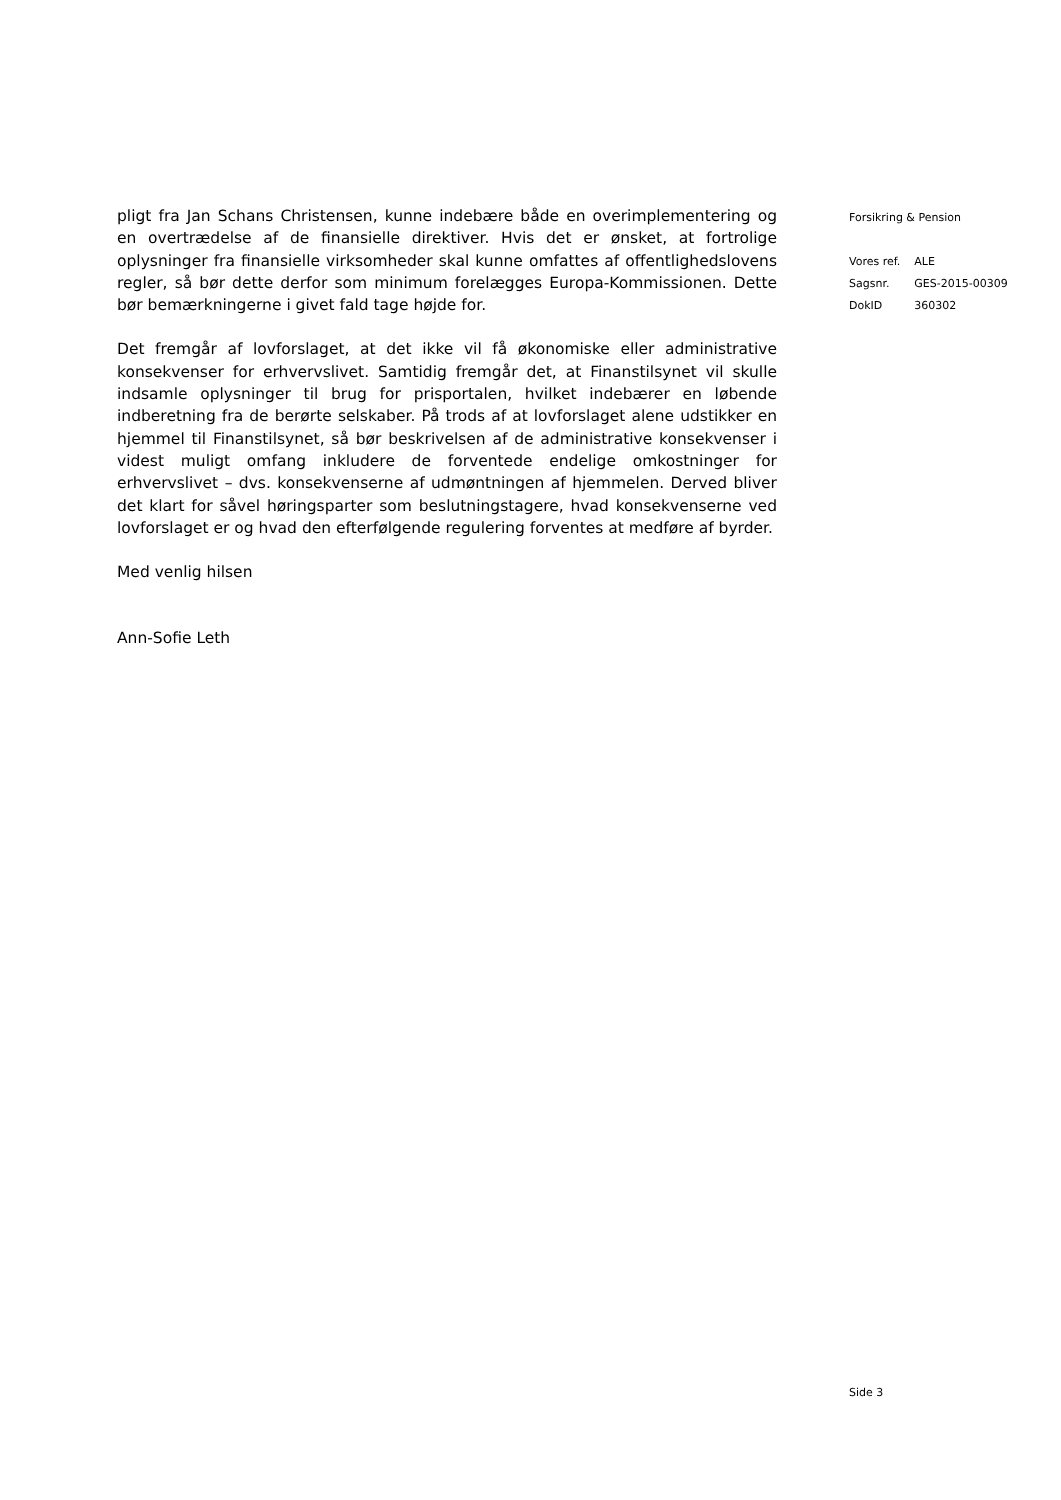pligt fra Jan Schans Christensen, kunne indebære både en overimplementering og en overtrædelse af de finansielle direktiver. Hvis det er ønsket, at fortrolige oplysninger fra finansielle virksomheder skal kunne omfattes af offentlighedslovens regler, så bør dette derfor som minimum forelægges Europa-Kommissionen. Dette bør bemærkningerne i givet fald tage højde for.
Det fremgår af lovforslaget, at det ikke vil få økonomiske eller administrative konsekvenser for erhvervslivet. Samtidig fremgår det, at Finanstilsynet vil skulle indsamle oplysninger til brug for prisportalen, hvilket indebærer en løbende indberetning fra de berørte selskaber. På trods af at lovforslaget alene udstikker en hjemmel til Finanstilsynet, så bør beskrivelsen af de administrative konsekvenser i videst muligt omfang inkludere de forventede endelige omkostninger for erhvervslivet – dvs. konsekvenserne af udmøntningen af hjemmelen. Derved bliver det klart for såvel høringsparter som beslutningstagere, hvad konsekvenserne ved lovforslaget er og hvad den efterfølgende regulering forventes at medføre af byrder.
Med venlig hilsen
Ann-Sofie Leth
Forsikring & Pension
| Vores ref. | ALE |
| Sagsnr. | GES-2015-00309 |
| DokID | 360302 |
Side 3